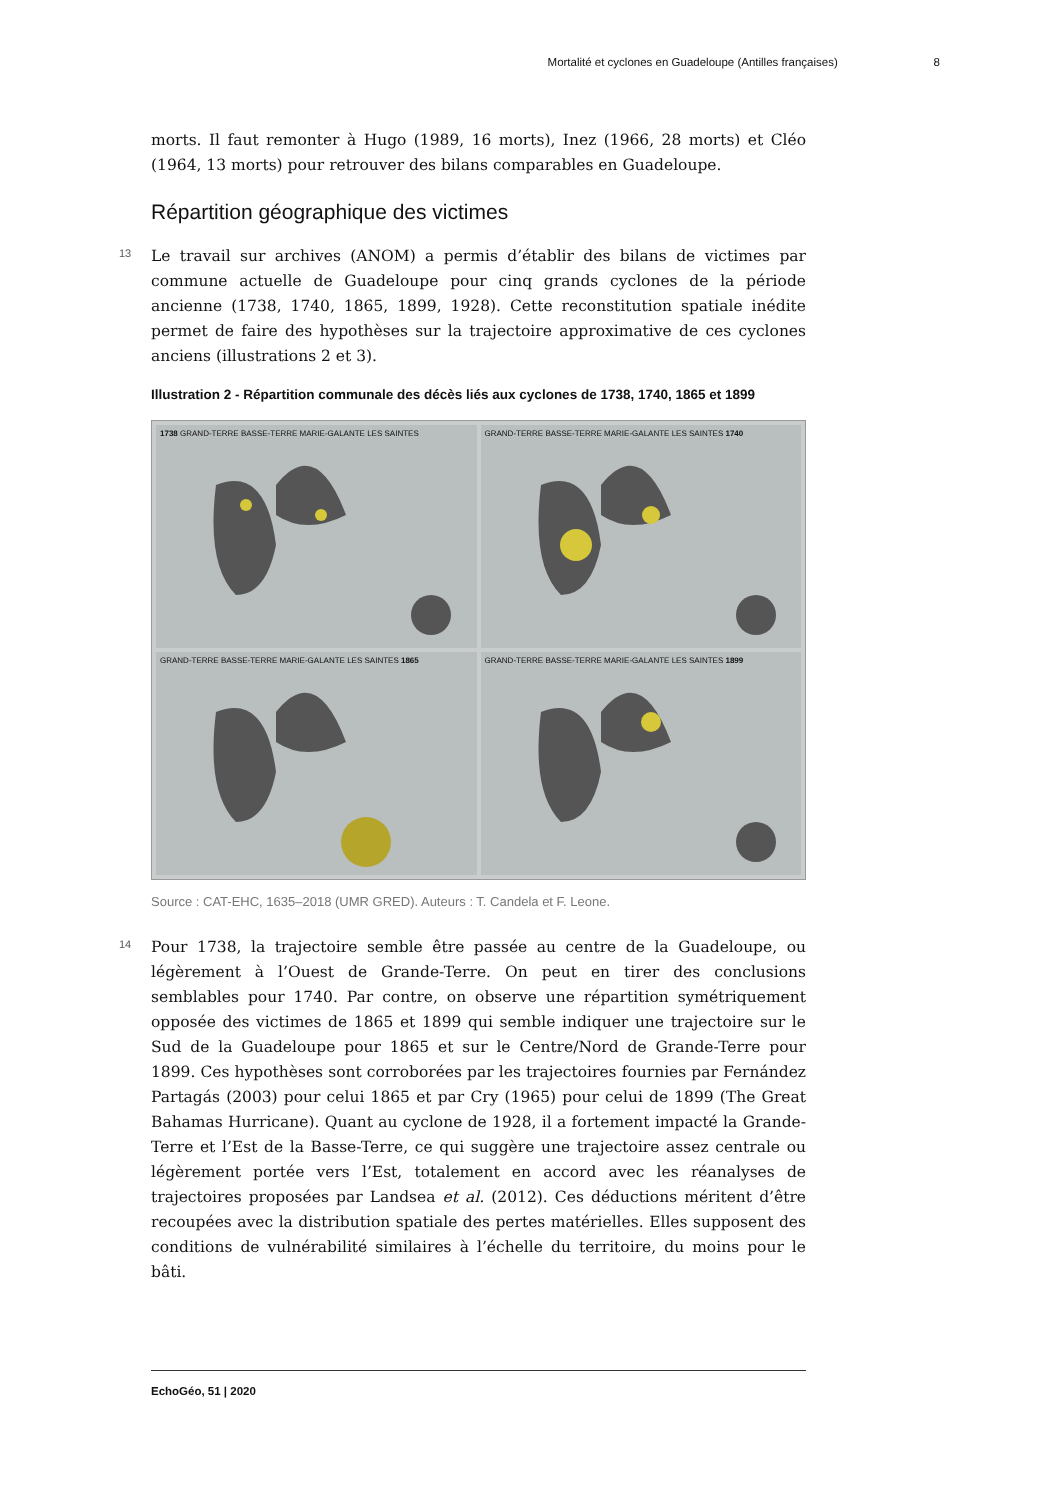Mortalité et cyclones en Guadeloupe (Antilles françaises) 8
morts. Il faut remonter à Hugo (1989, 16 morts), Inez (1966, 28 morts) et Cléo (1964, 13 morts) pour retrouver des bilans comparables en Guadeloupe.
Répartition géographique des victimes
13 Le travail sur archives (ANOM) a permis d’établir des bilans de victimes par commune actuelle de Guadeloupe pour cinq grands cyclones de la période ancienne (1738, 1740, 1865, 1899, 1928). Cette reconstitution spatiale inédite permet de faire des hypothèses sur la trajectoire approximative de ces cyclones anciens (illustrations 2 et 3).
Illustration 2 - Répartition communale des décès liés aux cyclones de 1738, 1740, 1865 et 1899
1738 GRAND-TERRE BASSE-TERRE MARIE-GALANTE LES SAINTES
GRAND-TERRE BASSE-TERRE MARIE-GALANTE LES SAINTES 1740
GRAND-TERRE BASSE-TERRE MARIE-GALANTE LES SAINTES 1865
GRAND-TERRE BASSE-TERRE MARIE-GALANTE LES SAINTES 1899
Source : CAT-EHC, 1635–2018 (UMR GRED). Auteurs : T. Candela et F. Leone.
14 Pour 1738, la trajectoire semble être passée au centre de la Guadeloupe, ou légèrement à l’Ouest de Grande-Terre. On peut en tirer des conclusions semblables pour 1740. Par contre, on observe une répartition symétriquement opposée des victimes de 1865 et 1899 qui semble indiquer une trajectoire sur le Sud de la Guadeloupe pour 1865 et sur le Centre/Nord de Grande-Terre pour 1899. Ces hypothèses sont corroborées par les trajectoires fournies par Fernández Partagás (2003) pour celui 1865 et par Cry (1965) pour celui de 1899 (The Great Bahamas Hurricane). Quant au cyclone de 1928, il a fortement impacté la Grande-Terre et l’Est de la Basse-Terre, ce qui suggère une trajectoire assez centrale ou légèrement portée vers l’Est, totalement en accord avec les réanalyses de trajectoires proposées par Landsea et al. (2012). Ces déductions méritent d’être recoupées avec la distribution spatiale des pertes matérielles. Elles supposent des conditions de vulnérabilité similaires à l’échelle du territoire, du moins pour le bâti.
EchoGéo, 51 | 2020